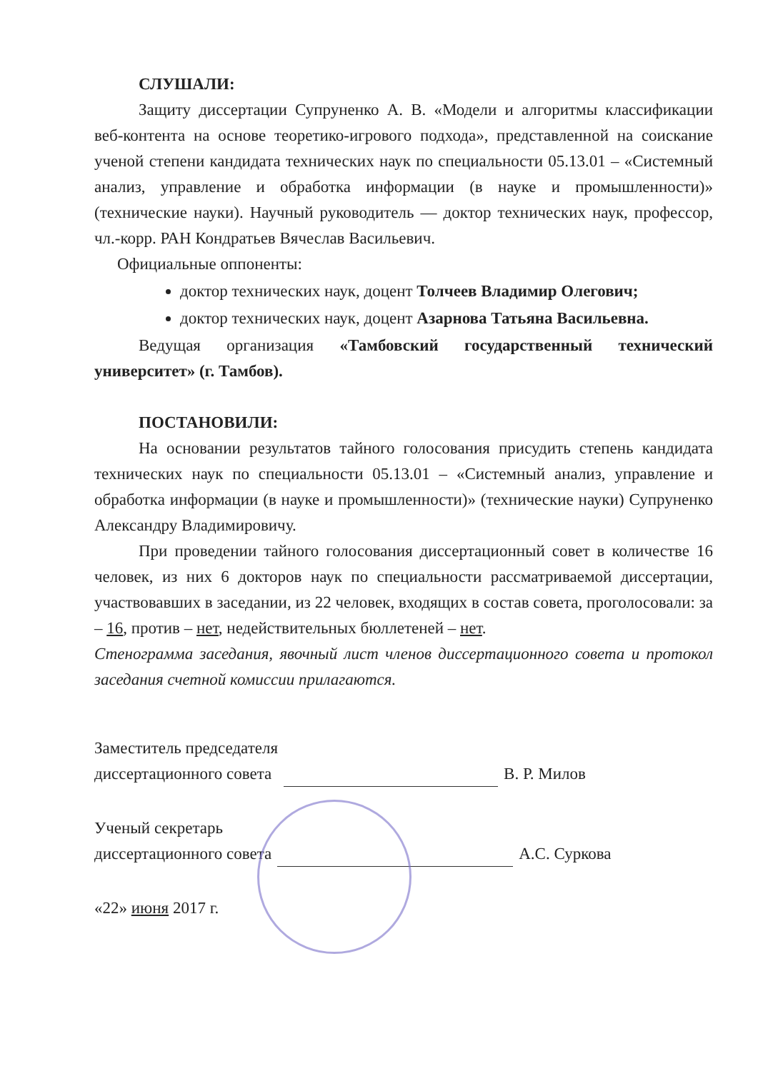СЛУШАЛИ:
Защиту диссертации Супруненко А. В. «Модели и алгоритмы классификации веб-контента на основе теоретико-игрового подхода», представленной на соискание ученой степени кандидата технических наук по специальности 05.13.01 – «Системный анализ, управление и обработка информации (в науке и промышленности)» (технические науки). Научный руководитель — доктор технических наук, профессор, чл.-корр. РАН Кондратьев Вячеслав Васильевич.
Официальные оппоненты:
доктор технических наук, доцент Толчеев Владимир Олегович;
доктор технических наук, доцент Азарнова Татьяна Васильевна.
Ведущая организация «Тамбовский государственный технический университет» (г. Тамбов).
ПОСТАНОВИЛИ:
На основании результатов тайного голосования присудить степень кандидата технических наук по специальности 05.13.01 – «Системный анализ, управление и обработка информации (в науке и промышленности)» (технические науки) Супруненко Александру Владимировичу.
При проведении тайного голосования диссертационный совет в количестве 16 человек, из них 6 докторов наук по специальности рассматриваемой диссертации, участвовавших в заседании, из 22 человек, входящих в состав совета, проголосовали: за – 16, против – нет, недействительных бюллетеней – нет.
Стенограмма заседания, явочный лист членов диссертационного совета и протокол заседания счетной комиссии прилагаются.
Заместитель председателя
диссертационного совета
В. Р. Милов
Ученый секретарь
диссертационного совета
А.С. Суркова
«22» июня 2017 г.